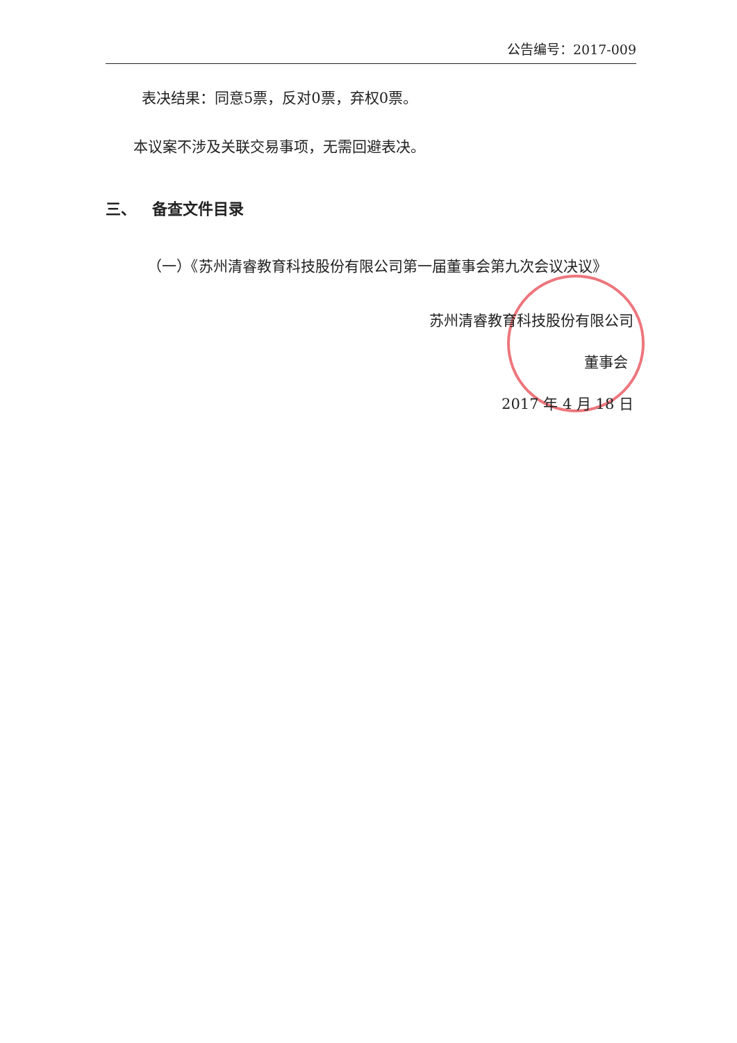公告编号：2017-009
表决结果：同意5票，反对0票，弃权0票。
本议案不涉及关联交易事项，无需回避表决。
三、 备查文件目录
（一）《苏州清睿教育科技股份有限公司第一届董事会第九次会议决议》
苏州清睿教育科技股份有限公司
董事会
2017 年 4 月 18 日